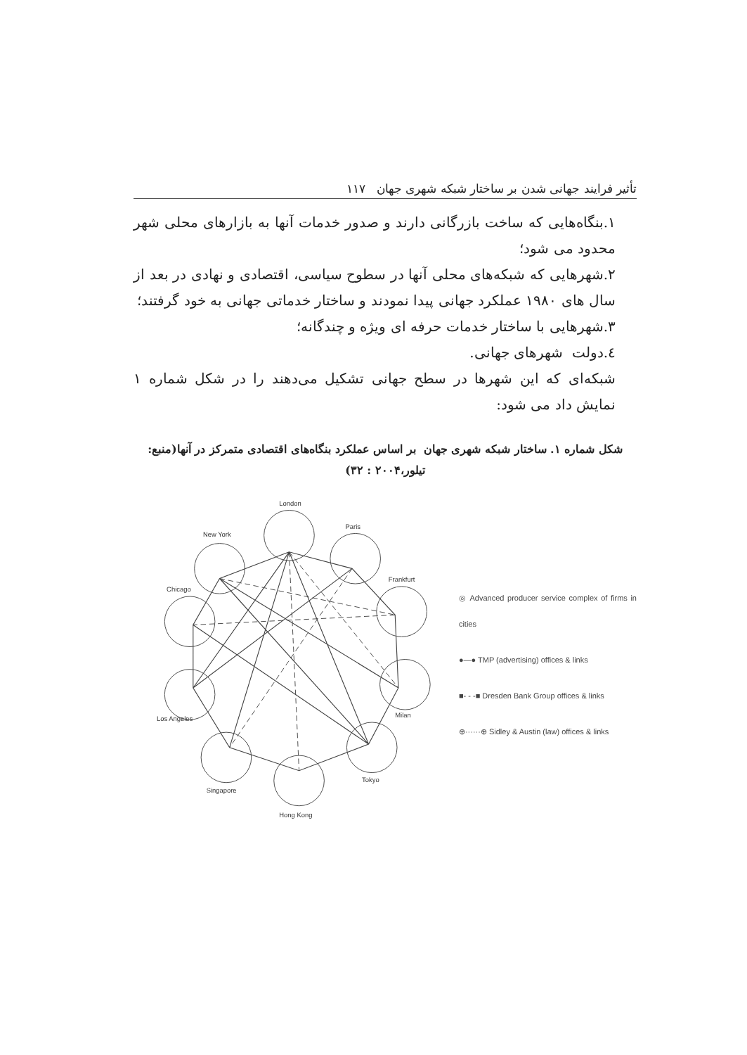تأثیر فرایند جهانی شدن بر ساختار شبکه شهری جهان ۱۱۷
۱.بنگاه‌هایی که ساخت بازرگانی دارند و صدور خدمات آنها به بازارهای محلی شهر محدود می شود؛
۲.شهرهایی که شبکه‌های محلی آنها در سطوح سیاسی، اقتصادی و نهادی در بعد از سال های ۱۹۸۰ عملکرد جهانی پیدا نمودند و ساختار خدماتی جهانی به خود گرفتند؛
۳.شهرهایی با ساختار خدمات حرفه ای ویژه و چندگانه؛
٤.دولت شهرهای جهانی.
شبکه‌ای که این شهرها در سطح جهانی تشکیل می‌دهند را در شکل شماره ۱ نمایش داد می شود:
شکل شماره ۱. ساختار شبکه شهری جهان بر اساس عملکرد بنگاه‌های اقتصادی متمرکز در آنها(منبع: تیلور،۲۰۰۴ : ۳۲)
London
Paris
Frankfurt
Milan
Tokyo
Hong Kong
Singapore
Los Angeles
Chicago
New York
◎ Advanced producer service complex of firms in cities
●—● TMP (advertising) offices & links
■- - -■ Dresden Bank Group offices & links
⊕······⊕ Sidley & Austin (law) offices & links